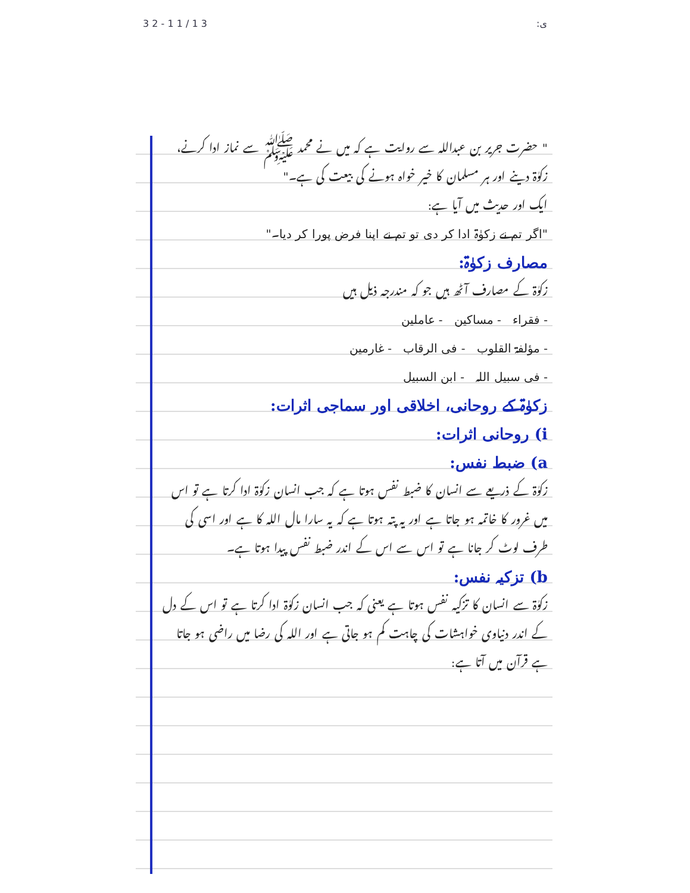3 2 - 1 1 / 1 3:ی
" حضرت جریر بن عبداللہ سے روایت ہے کہ میں نے محمد ﷺ سے نماز ادا کرنے، زکوٰۃ دینے اور ہر مسلمان کا خیر خواہ ہونے کی بیعت کی ہے۔"
ایک اور حدیث میں آیا ہے:
"اگر تم نے زکوٰۃ ادا کر دی تو تم نے اپنا فرض پورا کر دیا۔"
مصارف زکوٰۃ:
زکوٰۃ کے مصارف آٹھ ہیں جو کہ مندرجہ ذیل ہیں
- فقراء - مساکین - عاملین
- مؤلفۃ القلوب - فی الرقاب - غارمین
- فی سبیل اللہ - ابن السبیل
زکوٰۃ کے روحانی، اخلاقی اور سماجی اثرات:
i) روحانی اثرات:
a) ضبط نفس:
زکوٰۃ کے ذریعے سے انسان کا ضبط نفس ہوتا ہے کہ جب انسان زکوٰۃ ادا کرتا ہے تو اس میں غرور کا خاتمہ ہو جاتا ہے اور یہ پتہ ہوتا ہے کہ یہ سارا مال اللہ کا ہے اور اسی کی طرف لوٹ کر جانا ہے تو اس سے اس کے اندر ضبط نفس پیدا ہوتا ہے۔
b) تزکیہ نفس:
زکوٰۃ سے انسان کا تزکیہ نفس ہوتا ہے یعنی کہ جب انسان زکوٰۃ ادا کرتا ہے تو اس کے دل کے اندر دنیاوی خواہشات کی چاہت کم ہو جاتی ہے اور اللہ کی رضا میں راضی ہو جاتا ہے قرآن میں آتا ہے: